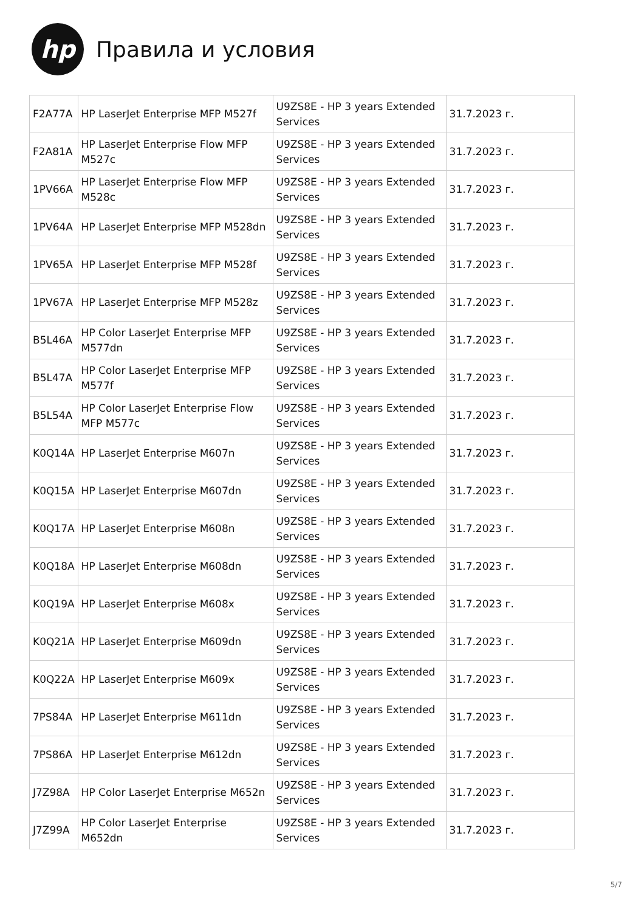hp
Правила и условия
| F2A77A | HP LaserJet Enterprise MFP M527f | U9ZS8E - HP 3 years Extended Services | 31.7.2023 г. |
| F2A81A | HP LaserJet Enterprise Flow MFP M527c | U9ZS8E - HP 3 years Extended Services | 31.7.2023 г. |
| 1PV66A | HP LaserJet Enterprise Flow MFP M528c | U9ZS8E - HP 3 years Extended Services | 31.7.2023 г. |
| 1PV64A | HP LaserJet Enterprise MFP M528dn | U9ZS8E - HP 3 years Extended Services | 31.7.2023 г. |
| 1PV65A | HP LaserJet Enterprise MFP M528f | U9ZS8E - HP 3 years Extended Services | 31.7.2023 г. |
| 1PV67A | HP LaserJet Enterprise MFP M528z | U9ZS8E - HP 3 years Extended Services | 31.7.2023 г. |
| B5L46A | HP Color LaserJet Enterprise MFP M577dn | U9ZS8E - HP 3 years Extended Services | 31.7.2023 г. |
| B5L47A | HP Color LaserJet Enterprise MFP M577f | U9ZS8E - HP 3 years Extended Services | 31.7.2023 г. |
| B5L54A | HP Color LaserJet Enterprise Flow MFP M577c | U9ZS8E - HP 3 years Extended Services | 31.7.2023 г. |
| K0Q14A | HP LaserJet Enterprise M607n | U9ZS8E - HP 3 years Extended Services | 31.7.2023 г. |
| K0Q15A | HP LaserJet Enterprise M607dn | U9ZS8E - HP 3 years Extended Services | 31.7.2023 г. |
| K0Q17A | HP LaserJet Enterprise M608n | U9ZS8E - HP 3 years Extended Services | 31.7.2023 г. |
| K0Q18A | HP LaserJet Enterprise M608dn | U9ZS8E - HP 3 years Extended Services | 31.7.2023 г. |
| K0Q19A | HP LaserJet Enterprise M608x | U9ZS8E - HP 3 years Extended Services | 31.7.2023 г. |
| K0Q21A | HP LaserJet Enterprise M609dn | U9ZS8E - HP 3 years Extended Services | 31.7.2023 г. |
| K0Q22A | HP LaserJet Enterprise M609x | U9ZS8E - HP 3 years Extended Services | 31.7.2023 г. |
| 7PS84A | HP LaserJet Enterprise M611dn | U9ZS8E - HP 3 years Extended Services | 31.7.2023 г. |
| 7PS86A | HP LaserJet Enterprise M612dn | U9ZS8E - HP 3 years Extended Services | 31.7.2023 г. |
| J7Z98A | HP Color LaserJet Enterprise M652n | U9ZS8E - HP 3 years Extended Services | 31.7.2023 г. |
| J7Z99A | HP Color LaserJet Enterprise M652dn | U9ZS8E - HP 3 years Extended Services | 31.7.2023 г. |
5/7